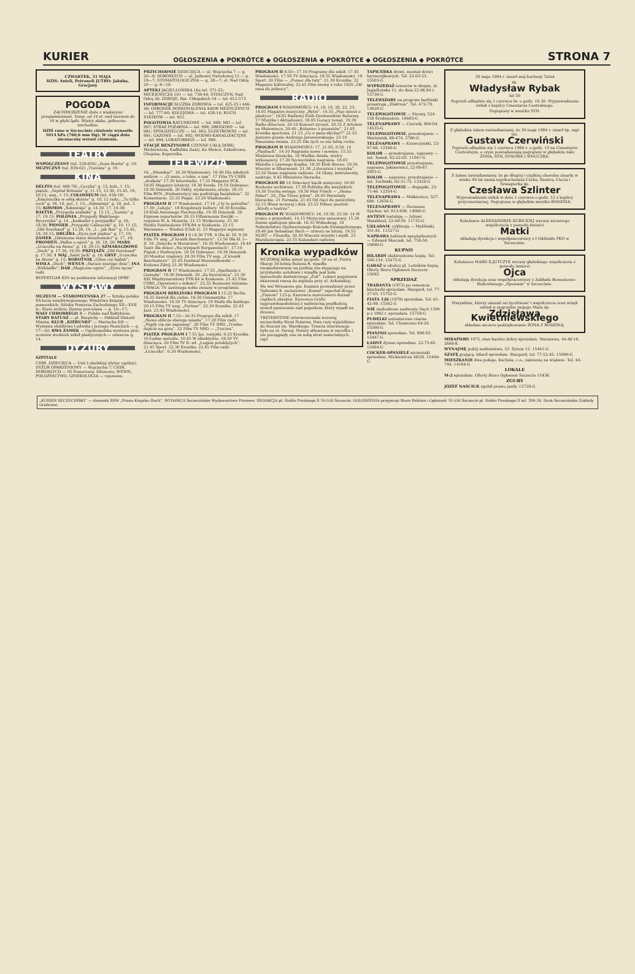KURIER OGŁOSZENIA ◆ POKRÓTCE ◆ OGŁOSZENIA ◆ POKRÓTCE ◆ OGŁOSZENIA ◆ POKRÓTCE STRONA 7
CZWARTEK, 31 MAJA
DZIŚ: Anieli, Petroneli JUTRO: Jakuba, Gracjany
POGODA
ZACHMURZENIE duże z większymi przejaśnieniami. Temp. od 14 st. nad morzem do 18 w głębi lądu. Wiatry słabe, północno-wschodnie.
DZIŚ rano w Szczecinie ciśnienie wynosiło 1014 hPa (760,6 mm Hg). W ciągu dnia nieznaczny wzrost ciśnienia.
TEATRY
WSPÓŁCZESNY (tel. 226-656) „Dona Rosita” g. 19; MUZYCZNY (tel. 839-02) „Traviata” g. 19.
KINA
DELFIN (tel. 468-78) „Cecylia” g. 15, kub., l. 15; piątek: „Szpital Britania” g. 11.15, 13.30, 15.45, 18, 20.15, ang., l. 15; COLOSSEUM (tel. 458-18) „Księżniczka w oślej skórze” g. 10, 12 radz.; „To tylko rock” g. 16, 18, pol., l. 15; „Seksmisja” g. 20, pol., l. 15; KOSMOS „Seksmisja” g. 14.30, 17, 19.30; BAŁTYK „Przygoda arabska” g. 15.15, „Tootsie” g. 17, 19.15; POLONIA „Przygody Błękitnego Rycerzyka” g. 14, „Kaskader z przypadku” g. 16, 18.30; PIONIER „Przygody Calineczki” g. 10, 11.15, „Old Surehand” g. 12.30, 14, „I... jak Ikar” g. 15.45, 18, 20.15; DRUŻBA „Życie jest piękne” g. 17, 19; ZAMEK „Odmienne stany świadomości” g. 17, 19; PROMIEŃ „Walka o ogień” g. 16, 18, 20; MARS „Ucieczka na Atene” g. 18, 20.15; SZMARAGDOWE „Duch” g. 17.30, 19.30; PRZYJAŹŃ „Old Surehand” g. 17.30; 1 MAJ „Saint Jack” g. 18; GRYF „Ucieczka na Atene” g. 15; ROBOTNIK „Glina czy łajdak”; WISŁA „Duch”; WENUS „Haracz szarego dnia”; INA „Widziadło”; DAR „Magiczne ognie”, „Żywa tęcza” radz.
REPERTUAR KIN na podstawie informacji OPRF.
WYSTAWY
MUZEUM — STAROMLYŃSKA 27 — Sztuka polska XX-lecia międzywojennego; Władztwo książąt pomorskich; Sztuka Pomorza Zachodniego XII—XVII w.; Stare srebra; Dawna porcelana — g. 10—17; WAŁY CHROBREGO 3 — Polska nad Bałtykiem; STARY RATUSZ — pl. Rzepichy — Oddział Historii Miasta; KLUB „KIERUNKI” — Mariacka 6/8 — Wystawa ekslibrisu Ludwika i Jerzego Piosickich — g. 17—20; BWA ZAMEK — Ogólnopolska wystawa prac uczniów średnich szkół plastycznych — otwarcie g. 14.
DYŻURY
SZPITALE
CHIR. DZIECIĘCA — Unii Lubelskiej (dyżur ogólny); DYŻUR OPARZENIOWY — Wojciecha 7; CHIR. DOROSŁYCH — III Pomorzany, Zdunowo; WEWN., POŁOŻNICTWO, GINEKOLOGIA — rejonowe.
PRZYCHODNIE DZIECIĘCA — ul. Wojciecha 7 — g. 20—8; DOROSŁYCH — al. Jedności Narodowej 12 — g. 19—7; STOMATOLOGICZNA — g. 20—7; ul. Nad Odrą 20 — g. 8—18.
APTEKI JAGIELLOŃSKA 16a tel. 371-55; MICKIEWICZA 101 — tel. 730-44; STOŁCZYN, Nad Odrą 20; ZDROJE, Bat. Chłopskich 54 — tel. 612-573.
INFORMACJE SŁUŻBA ZDROWIA — tel. 425-25 i 446-46; OŚRODEK DOSKONALENIA KADR MEDYCZNYCH — tel. 777-60; KOLEJOWA — tel. 428-14; RUCH STATKÓW — tel. 951.
POGOTOWIA RATUNKOWE — tel. 999; MO — tel. 997; STRAŻ POŻARNA — tel. 998; DROGOWE — tel. 981; SPÓŁDZIELCZE — tel. 982; ELEKTROWNI — tel. 991; GAZOWE — tel. 992; WODNO-KANALIZACYJNE — tel. 994; LOKATORSKIE — tel. 986.
STACJE BENZYNOWE CZYNNE CAŁĄ DOBĘ: Mickiewicza, Kadłubka (taxi), Ku Słońcu, Eskadrowa, Chopina, Kopernika.
TELEWIZJA
16. „Mieszkać”. 16.30 Wiadomości. 16.40 Dla młodych widzów — „O mnie, o tobie, o nas”. 17 Film TV CSRS „Arabela” 17.30 Interstudio. 17.55 Magazyn PCK. 18.05 Magazyn lotniczy. 18.30 Sonda. 19.10 Dobranoc. 19.30 Dziennik. 20 Fakty, wydarzenia, aluzje. 20.15 Film RFN „Nieboszczycy nie podróżują bezpłatnie”. 22 Komentarze. 22.25 Pegaz. 23.20 Wiadomości.
PROGRAM II 17 Wiadomości. 17.10 „I ty to potrafisz”. 17.30 „Lekcja”. 18 Krajobrazy kultury. 18.30 Kronika. 19 Klub Antoniego Piechniczka. 19.30 Dziennik. 20 Express reporterów. 20.15 Filharmonia Dwójki — requiem W. A. Mozarta. 21.15 Wydarzenia. 21.30 Studio Festiwalowe FFK-84 w Krakowie. 22.15 Warszawa — Wiedeń (Club 2). 23 Magazyn sejmowy.
PIĄTEK PROGRAM I 6 i 6.30 TTR. 9 Dla kl. III. 9.30 Film TV ang. „Z kronik Barchesteru”. 12.50 Dla kl. I—II. 16 „Dziecko w literaturze”. 16.30 Wiadomości. 16.40 Teatr dla dzieci „Na wyspach Bergamutach”. 17.10 Piątek z Pankracym. 18.50 Dobranoc. 19.30 Dziennik. 20 Monitor rządowy. 20.30 Film TV ang. „Z kronik Barchesteru”. 22.45 Festiwal Moniuszkowski — Kudowa Zdrój 23.30 Wiadomości.
PROGRAM II 17 Wiadomości. 17.55 „Spotkanie z Gawędą”. 19.30 Dziennik. 20 „Za kierownicą”. 21.30 XXI Międzynarodowy FFK-84 w Krakowie. 21.45 Film CSRS „Opowieści o miłości”. 22.55 Rozmowy intymne. UWAGA: TV zastrzega sobie zmiany w programie.
PROGRAM BERLIŃSKI PROGRAM I 15.25 Berlin. 16.25 Zawód dla ciebie. 16.50 Gimnastyka. 17 Wiadomości. 18.50 TV dziecięca. 19 Moda dla każdego. 20.15 Film TV weg. „Partner”. 22.30 Kronika. 22.45 Jazz. 23.45 Wiadomości.
PROGRAM II 7.55—16.35 Program dla szkół. 17 „Nowe oblicze starego miasta”. 17.20 Film radz. „Nigdy cię nie zapomnę”. 20 Film TV NRD „Trudne dojście na górę”. 22 Film TV NRD — „Trzcina”.
PIĄTEK PROGRAM I 7.55 Jęz. rosyjski. 9.25 Kronika. 10 Ładne melodie. 10.45 W obiektywie. 18.50 TV dziecięca. 20 Film TV fr.-wł. „Legion przeklętych”. 21.45 Sport. 22.30 Kronika. 22.45 Film radz. „Ucieczka”. 0.20 Wiadomości.
PROGRAM II 8.50—17.10 Programy dla szkół. 17.45 Wiadomości. 17.50 TV dziecięca. 18.55 Wiadomości. 19 Sport. 20 Film — „Pomoc dla taty”. 21.30 Kronika. 22 Magazyn kulturalny. 22.45 Film niemy z roku 1920 „Od rana do północy”.
RADIO
PROGRAM I WIADOMOŚCI: 14, 18, 19, 20, 22, 23. 14.05 Magazyn muzyczny „Rytm”. 14.55 „Pięć minut o plastyce”. 16.05 Radiowy Klub Zwolenników Reformy. 17 Muzyka i Aktualności. 18.05 Gorący temat. 19.30 Radio dzieciom. 20.10 Koncert życzeń. 20.35 Z Artelem na Służewiecu. 20.40 „Różaniec z granatów”. 21.05 Kronika sportowa. 21.15 „Co u pana słychać?” 22.25 Jazzowe granie Andrzeja Jaroszewskiego. 23.10 Panorama świata. 23.25 Dla tych co nie lubią rocka.
PROGRAM II WIADOMOŚCI: 17, 21.05, 0.50. 14 „Playback”. 14.10 Nagrania nowe i nowsze. 15.55 Miniatura literacka. 16 Wielkie dzieła, wielcy wykonawcy. 17.20 Szczecińskie nagrania. 18.03 Melodie z czarnego krążka. 18.30 Klub Stereo. 19.30 Wieczór w filharmonii. 21.30 „Literatura i muzyka”. 23.20 Nowe nagrania radiowe. 24 Głosy, instrumenty, nastroje. 0.45 Miniatura literacka.
PROGRAM III 14 Dziecięcy kącik muzyczny. 16.05 Rockowe archiwum. 17.30 Polityka dla wszystkich. 19.30 Trochę swinga. 19.50 Max Frisch — „Homo Faber”. 20 „The Three Johns”. 20.45 Warsztaty literackie. 21 Fermata. 21.45 Od rtęci do penicyliny. 22.15 Blues wczoraj i dziś. 23.55 Północ poetów: „Strofy o teatrze”.
PROGRAM IV WIADOMOŚCI: 16, 19.30, 23.50. 14 W trosce o przyszłość. 14.15 Muzyczne samowary. 15.30 Zanim spakujesz plecak. 16.35 Widnokrąg. 18 Nabożeństwo Zjednoczonego Kościoła Ewangelicznego. 18.40 Jan Sebastian Bach — utwory na lutnię. 19.55 NURT — Filozofia. 20.30 Wieczór muzyki i myśli. 23 Muzykoterapia. 23.55 Kalendarz radiowy.
Kronika wypadków
WCZORAJ kilka minut po godz. 10 na ul. Piotra Skargi 30-letnia Bożena R. wpadła niespodziewanie na jezdnię zza stojącego na przystanku autobusu i wpadła pod koła samochodu dostawczego „Żuk”. Lekarz pogotowia skierował ranną do szpitala przy ul. Arkońskiej.
We wsi Wrzosowo gm. Kamień prowadzony przez Tadeusza K. motorower „Komar” zajechał drogę „Fiatowi” 125-p. Kierowca motoroweru doznał ciężkich obrażeń. Kierowca Gryfic najprawdopodobniej z nadmierną prędkością stracił panowanie nad pojazdem, który wpadł na drzewo.
TRZYKROTNIE interweniowała wczoraj szczecińska Straż Pożarna. Dwa razy wyjeżdżano do Stoczni im. Warskiego. Trzecia interwencja była na ul. Farnej. Pożary stłumiono w zarodku i nie pociągnęły one za sobą strat materialnych. (ap)
TAPICERKA drzwi, montaż drzwi harmonijkowych. Tel. 22-03-53. 15503-G
WYPRZEDAŻ towarów w skupie, ul. Jagiellońska 11, do dnia 22.06.84 r. 15738-G
TELEWIZORY na program berliński przestraja „Elektron”. Tel. 472-79. 13620-G
TELEPOGOTOWIE — Sirowy, 524-158 Śródmieście. 14683-G
TELENAPRAWY — Czernik, 809-04. 14535-G
TELEPOGOTOWIE, przestrajanie — Martyniuk, 88-474. 5780-G
TELENAPRAWY — Krawczyński, 23-97-66. 12340-G
KOLOR — przestrajanie, naprawy — inż. Tosiek, 82-22-03. 11047-G
TELEPOGOTOWIE przestrajanie, naprawa, Jakimowicz, 22-09-67. 2955-G
KOLOR — naprawa, przestrajanie — inż. Turliński, 82-31-72. 13324-G
TELEPOGOTOWIE — Bugajski, 23-71-46. 12354-G
TELENAPRAWA — Miśkiewicz, 527-680. 12656-G
TELENAPRAWY — Hermann Spicker, tel. 613-658. 14060-G
ANTENY instaluję — Juliusz Waszkinel, 22-48-59. 11735-G
UKŁADAM, cyklinuję — Myśliński, 351-81. 11527-G
NAPRAWA lodówek sprężarkowych — Edward Skoczek, tel. 758-50. 10690-G
KUPNO
BILARDY elektroniczne kupię. Tel. 500-134. 15475-G
GARAŻ w okolicy pl. Lotników kupię. Oferty Biuro Ogłoszeń Szczecin 15092.
SPRZEDAŻ
TRABANTA (1972) po remoncie blacharki sprzedam. Stargard, tel. 77-27-03. 15752-G
FIATA 126 (1979) sprzedam. Tel. 61-42-49. 15562-G
NIE uszkodzone nadwozie Dacii 1300 p z 1982 r. sprzedam. 15759-G
PUDELKI miniaturowe czarne sprzedam. Tel. Choszczno 64-24. 15566-G
PIANINO sprzedam. Tel. 896-93. 15447-G
ŁADNY dywan sprzedam. 22-73-65. 15464-G
COCKER-SPANIELE szczeniaki sprzedam. Mickiewicza 38/26. 15449-G
29 maja 1984 r. zmarł mój kochany Tatuś
śp.
Władysław Rybak
lat 50
Pogrzeb odbędzie się 1 czerwca br. o godz. 10.30. Wyprowadzenie zwłok z kaplicy Cmentarza Centralnego.
Pogrążony w smutku SYN.
Z głębokim żalem zawiadamiamy, że 30 maja 1984 r. zmarł śp. mgr inż.
Gustaw Czerwiński
Pogrzeb odbędzie się 1 czerwca 1984 r. o godz. 13 na Cmentarzu Centralnym, o czym powiadamiają pogrążeni w głębokim żalu ŻONA, SYN, SYNOWA I WNUCZKA.
Z żalem zawiadamiamy, że po długiej i ciężkiej chorobie zmarła w wieku 49 lat nasza najukochańsza Córka, Siostra, Ciocia i Szwagierka śp.
Czesława Szlinter
Wyprowadzenie zwłok w dniu 1 czerwca o godz. 12 z kaplicy przycmentarnej. Pogrążona w głębokim smutku RODZINA.
Koleżance ALEKSANDRZE KUBICKIEJ wyrazy szczerego współczucia z powodu śmierci
Matki
składają dyrekcja i współpracownicy z I Oddziału PKO w Szczecinie.
Koleżance MARII ILJUTCZYK wyrazy głębokiego współczucia z powodu śmierci
Ojca
składają dyrekcja oraz współpracownicy z Zakładu Remontowo-Budowlanego „Spomasz” w Szczecinie.
Wszystkim, którzy okazali mi życzliwość i współczucie oraz wzięli udział w pogrzebie mojego Męża śp.
Zdzisława Kwietniewskiego
składam szczere podziękowanie ŻONA Z RODZINĄ.
MIRAFIORI 1975, stan bardzo dobry sprzedam. Warszawa, 44-46-16. 2648-K
WYNAJMĘ pokój małżeństwu. Ul. Żytnia 15. 15441-G
SZAFĘ grającą, bilard sprzedam. Stargard, tel. 77-52-45. 15090-G
MIESZKANIE dwa pokoje, kuchnia, c.o., zamienię na większe. Tel. 44-744. 14164-G
LOKALE
M-2 sprzedam. Oferty Biuro Ogłoszeń Szczecin 15436.
ZGUBY
JÓZEF NAŚCIUK zgubił prawo jazdy. 15728-G
„KURIER SZCZECIŃSKI” — dziennik RSW „Prasa–Książka–Ruch”. WYDAWCA Szczecińskie Wydawnictwo Prasowe. REDAKCJA pl. Hołdu Pruskiego 8 70-550 Szczecin. OGŁOSZENIA przyjmuje Biuro Reklam i Ogłoszeń 70-550 Szczecin pl. Hołdu Pruskiego 8 tel. 394-34. Druk Szczecińskie Zakłady Graficzne.